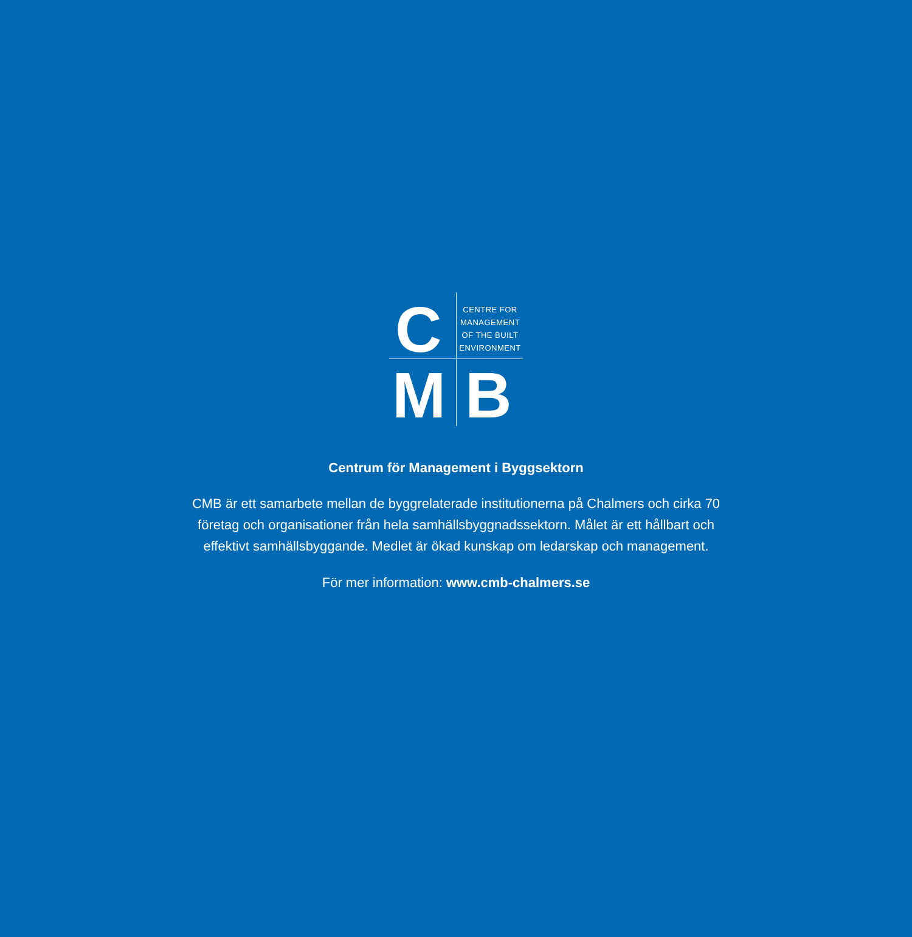C
CENTRE FOR MANAGEMENT OF THE BUILT ENVIRONMENT
M B
Centrum för Management i Byggsektorn
CMB är ett samarbete mellan de byggrelaterade institutionerna på Chalmers och cirka 70
företag och organisationer från hela samhällsbyggnadssektorn. Målet är ett hållbart och
effektivt samhällsbyggande. Medlet är ökad kunskap om ledarskap och management.
För mer information: www.cmb-chalmers.se